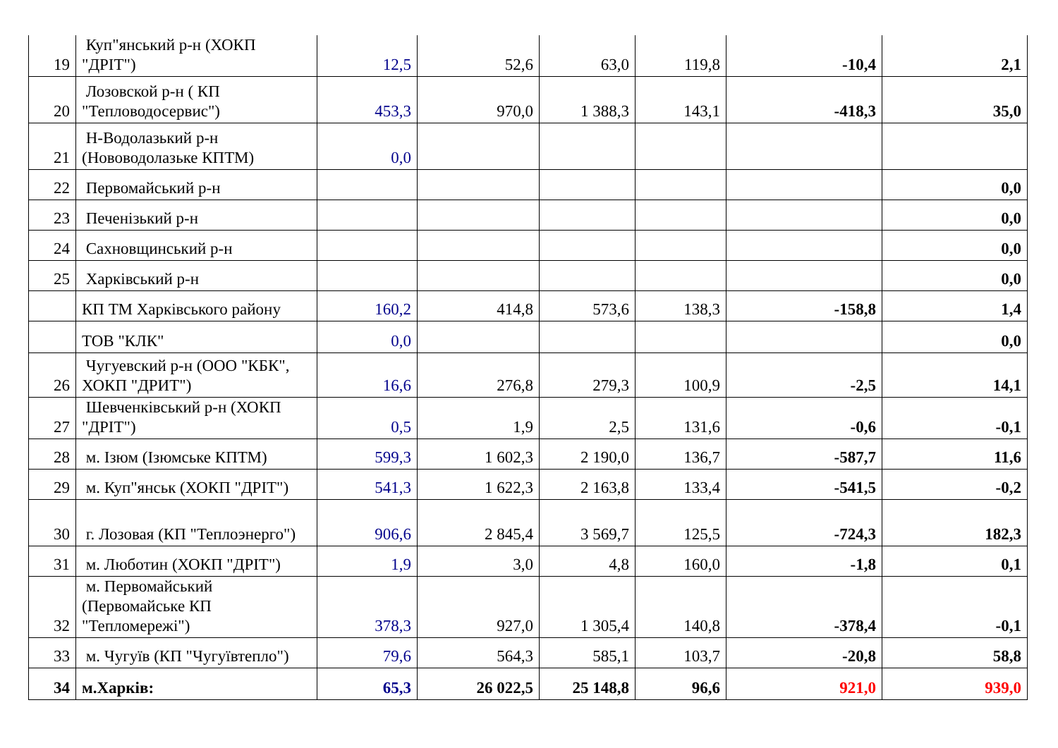| 19 | Куп"янський р-н (ХОКП "ДРІТ") | 12,5 | 52,6 | 63,0 | 119,8 | -10,4 | 2,1 |
| 20 | Лозовской р-н ( КП "Тепловодосервис") | 453,3 | 970,0 | 1 388,3 | 143,1 | -418,3 | 35,0 |
| 21 | Н-Водолазький р-н (Нововодолазьке КПТМ) | 0,0 | | | | | |
| 22 | Первомайський р-н | | | | | | 0,0 |
| 23 | Печенізький р-н | | | | | | 0,0 |
| 24 | Сахновщинський р-н | | | | | | 0,0 |
| 25 | Харківський р-н | | | | | | 0,0 |
| | КП ТМ Харківського району | 160,2 | 414,8 | 573,6 | 138,3 | -158,8 | 1,4 |
| | ТОВ "КЛК" | 0,0 | | | | | 0,0 |
| 26 | Чугуевский р-н (ООО "КБК", ХОКП "ДРИТ") | 16,6 | 276,8 | 279,3 | 100,9 | -2,5 | 14,1 |
| 27 | Шевченківський р-н (ХОКП "ДРІТ") | 0,5 | 1,9 | 2,5 | 131,6 | -0,6 | -0,1 |
| 28 | м. Ізюм (Ізюмське КПТМ) | 599,3 | 1 602,3 | 2 190,0 | 136,7 | -587,7 | 11,6 |
| 29 | м. Куп"янськ (ХОКП "ДРІТ") | 541,3 | 1 622,3 | 2 163,8 | 133,4 | -541,5 | -0,2 |
| 30 | г. Лозовая (КП "Теплоэнерго") | 906,6 | 2 845,4 | 3 569,7 | 125,5 | -724,3 | 182,3 |
| 31 | м. Люботин (ХОКП "ДРІТ") | 1,9 | 3,0 | 4,8 | 160,0 | -1,8 | 0,1 |
| 32 | м. Первомайський (Первомайське КП "Тепломережі") | 378,3 | 927,0 | 1 305,4 | 140,8 | -378,4 | -0,1 |
| 33 | м. Чугуїв (КП "Чугуївтепло") | 79,6 | 564,3 | 585,1 | 103,7 | -20,8 | 58,8 |
| 34 | м.Харків: | 65,3 | 26 022,5 | 25 148,8 | 96,6 | 921,0 | 939,0 |